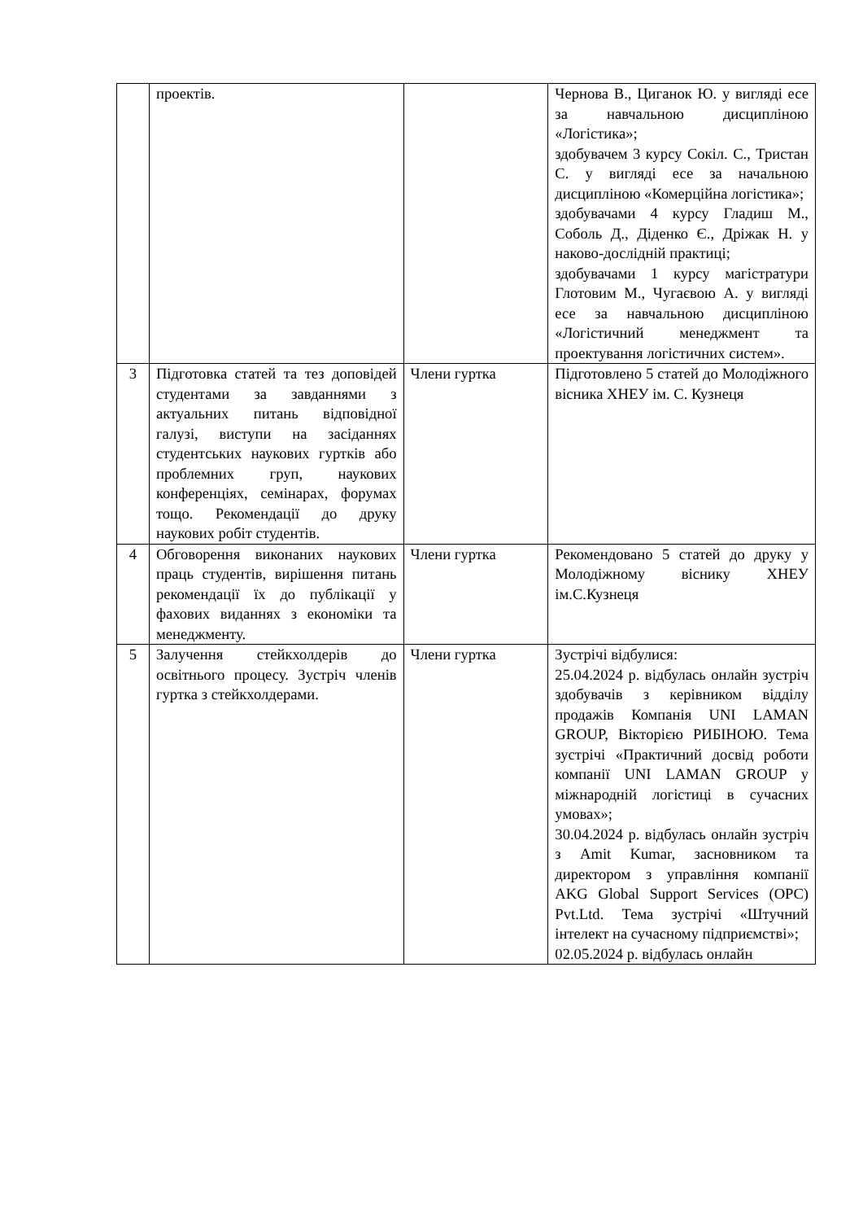| | проектів. | | Чернова В., Циганок Ю. у вигляді есе за навчальною дисципліною «Логістика»; здобувачем 3 курсу Сокіл. С., Тристан С. у вигляді есе за начальною дисципліною «Комерційна логістика»; здобувачами 4 курсу Гладиш М., Соболь Д., Діденко Є., Дріжак Н. у наково-дослідній практиці; здобувачами 1 курсу магістратури Глотовим М., Чугаєвою А. у вигляді есе за навчальною дисципліною «Логістичний менеджмент та проектування логістичних систем». |
| 3 | Підготовка статей та тез доповідей студентами за завданнями з актуальних питань відповідної галузі, виступи на засіданнях студентських наукових гуртків або проблемних груп, наукових конференціях, семінарах, форумах тощо. Рекомендації до друку наукових робіт студентів. | Члени гуртка | Підготовлено 5 статей до Молодіжного вісника ХНЕУ ім. С. Кузнеця |
| 4 | Обговорення виконаних наукових праць студентів, вирішення питань рекомендації їх до публікації у фахових виданнях з економіки та менеджменту. | Члени гуртка | Рекомендовано 5 статей до друку у Молодіжному віснику ХНЕУ ім.С.Кузнеця |
| 5 | Залучення стейкхолдерів до освітнього процесу. Зустріч членів гуртка з стейкхолдерами. | Члени гуртка | Зустрічі відбулися: 25.04.2024 р. відбулась онлайн зустріч здобувачів з керівником відділу продажів Компанія UNI LAMAN GROUP, Вікторією РИБІНОЮ. Тема зустрічі «Практичний досвід роботи компанії UNI LAMAN GROUP у міжнародній логістиці в сучасних умовах»; 30.04.2024 р. відбулась онлайн зустріч з Amit Kumar, засновником та директором з управління компанії AKG Global Support Services (OPC) Pvt.Ltd. Тема зустрічі «Штучний інтелект на сучасному підприємстві»; 02.05.2024 р. відбулась онлайн |